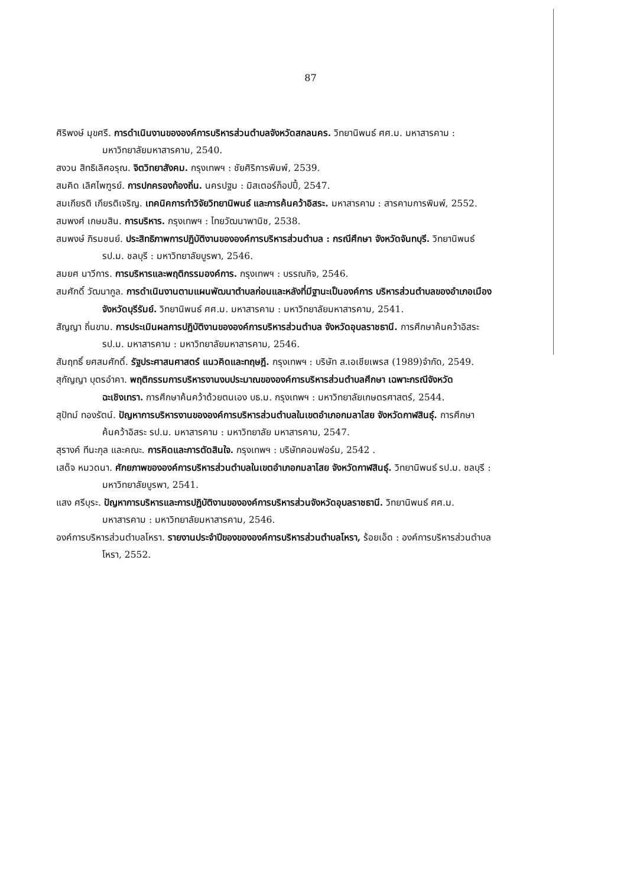87
ศิริพงษ์ มุขศรี. การดำเนินงานขององค์การบริหารส่วนตำบลจังหวัดสกลนคร. วิทยานิพนธ์ ศศ.ม. มหาสารคาม : มหาวิทยาลัยมหาสารคาม, 2540.
สงวน สิทธิเลิศอรุณ. จิตวิทยาสังคม. กรุงเทพฯ : ชัยศิริการพิมพ์, 2539.
สมคิด เลิศไพฑูรย์. การปกครองท้องถิ่น. นครปฐม : มิสเตอร์ก็อปปี้, 2547.
สมเกียรติ เกียรติเจริญ. เทคนิคการทำวิจัยวิทยานิพนธ์ และการค้นคว้าอิสระ. มหาสารคาม : สารคามการพิมพ์, 2552.
สมพงศ์ เกษมสิน. การบริหาร. กรุงเทพฯ : ไทยวัฒนาพานิช, 2538.
สมพงษ์ ภิรมชนย์. ประสิทธิภาพการปฏิบัติงานขององค์การบริหารส่วนตำบล : กรณีศึกษา จังหวัดจันทบุรี. วิทยานิพนธ์ รป.ม. ชลบุรี : มหาวิทยาลัยบูรพา, 2546.
สมยศ นาวีการ. การบริหารและพฤติกรรมองค์การ. กรุงเทพฯ : บรรณกิจ, 2546.
สมศักดิ์ วัฒนากูล. การดำเนินงานตามแผนพัฒนาตำบลก่อนและหลังที่มีฐานะเป็นองค์การ บริหารส่วนตำบลของอำเภอเมือง จังหวัดบุรีรัมย์. วิทยานิพนธ์ ศศ.ม. มหาสารคาม : มหาวิทยาลัยมหาสารคาม, 2541.
สัญญา ถิ่นขาม. การประเมินผลการปฏิบัติงานขององค์การบริหารส่วนตำบล จังหวัดอุบลราชธานี. การศึกษาค้นคว้าอิสระ รป.ม. มหาสารคาม : มหาวิทยาลัยมหาสารคาม, 2546.
สัมฤทธิ์ ยศสมศักดิ์. รัฐประศาสนศาสตร์ แนวคิดและทฤษฎี. กรุงเทพฯ : บริษัท ส.เอเชียเพรส (1989)จำกัด, 2549.
สุกัญญา บุตรอำคา. พฤติกรรมการบริหารงานงบประมาณขององค์การบริหารส่วนตำบลศึกษา เฉพาะกรณีจังหวัดฉะเชิงเทรา. การศึกษาค้นคว้าด้วยตนเอง บธ.ม. กรุงเทพฯ : มหาวิทยาลัยเกษตรศาสตร์, 2544.
สุปัทม์ ทองรัตน์. ปัญหาการบริหารงานขององค์การบริหารส่วนตำบลในเขตอำเภอกมลาไสย จังหวัดกาฬสินธุ์. การศึกษาค้นคว้าอิสระ รป.ม. มหาสารคาม : มหาวิทยาลัย มหาสารคาม, 2547.
สุรางค์ ทีนะกุล และคณะ. การคิดและการตัดสินใจ. กรุงเทพฯ : บริษัทคอมฟอร์ม, 2542 .
เสด็จ หมวดนา. ศักยภาพขององค์การบริหารส่วนตำบลในเขตอำเภอกมลาไสย จังหวัดกาฬสินธุ์. วิทยานิพนธ์ รป.ม. ชลบุรี : มหาวิทยาลัยบูรพา, 2541.
แสง ศรีบุระ. ปัญหาการบริหารและการปฏิบัติงานขององค์การบริหารส่วนจังหวัดอุบลราชธานี. วิทยานิพนธ์ ศศ.ม. มหาสารคาม : มหาวิทยาลัยมหาสารคาม, 2546.
องค์การบริหารส่วนตำบลโหรา. รายงานประจำปีของขององค์การบริหารส่วนตำบลโหรา, ร้อยเอ็ด : องค์การบริหารส่วนตำบลโหรา, 2552.